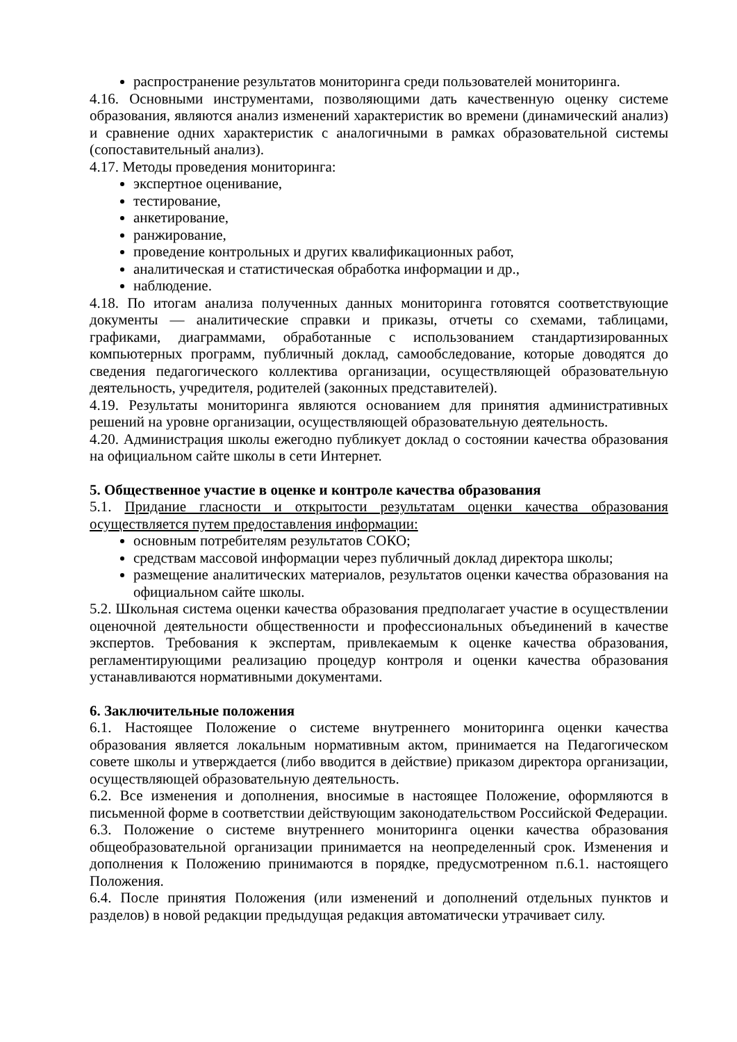распространение результатов мониторинга среди пользователей мониторинга.
4.16. Основными инструментами, позволяющими дать качественную оценку системе образования, являются анализ изменений характеристик во времени (динамический анализ) и сравнение одних характеристик с аналогичными в рамках образовательной системы (сопоставительный анализ).
4.17. Методы проведения мониторинга:
экспертное оценивание,
тестирование,
анкетирование,
ранжирование,
проведение контрольных и других квалификационных работ,
аналитическая и статистическая обработка информации и др.,
наблюдение.
4.18. По итогам анализа полученных данных мониторинга готовятся соответствующие документы — аналитические справки и приказы, отчеты со схемами, таблицами, графиками, диаграммами, обработанные с использованием стандартизированных компьютерных программ, публичный доклад, самообследование, которые доводятся до сведения педагогического коллектива организации, осуществляющей образовательную деятельность, учредителя, родителей (законных представителей).
4.19. Результаты мониторинга являются основанием для принятия административных решений на уровне организации, осуществляющей образовательную деятельность.
4.20. Администрация школы ежегодно публикует доклад о состоянии качества образования на официальном сайте школы в сети Интернет.
5. Общественное участие в оценке и контроле качества образования
5.1. Придание гласности и открытости результатам оценки качества образования осуществляется путем предоставления информации:
основным потребителям результатов СОКО;
средствам массовой информации через публичный доклад директора школы;
размещение аналитических материалов, результатов оценки качества образования на официальном сайте школы.
5.2. Школьная система оценки качества образования предполагает участие в осуществлении оценочной деятельности общественности и профессиональных объединений в качестве экспертов. Требования к экспертам, привлекаемым к оценке качества образования, регламентирующими реализацию процедур контроля и оценки качества образования устанавливаются нормативными документами.
6. Заключительные положения
6.1. Настоящее Положение о системе внутреннего мониторинга оценки качества образования является локальным нормативным актом, принимается на Педагогическом совете школы и утверждается (либо вводится в действие) приказом директора организации, осуществляющей образовательную деятельность.
6.2. Все изменения и дополнения, вносимые в настоящее Положение, оформляются в письменной форме в соответствии действующим законодательством Российской Федерации.
6.3. Положение о системе внутреннего мониторинга оценки качества образования общеобразовательной организации принимается на неопределенный срок. Изменения и дополнения к Положению принимаются в порядке, предусмотренном п.6.1. настоящего Положения.
6.4. После принятия Положения (или изменений и дополнений отдельных пунктов и разделов) в новой редакции предыдущая редакция автоматически утрачивает силу.